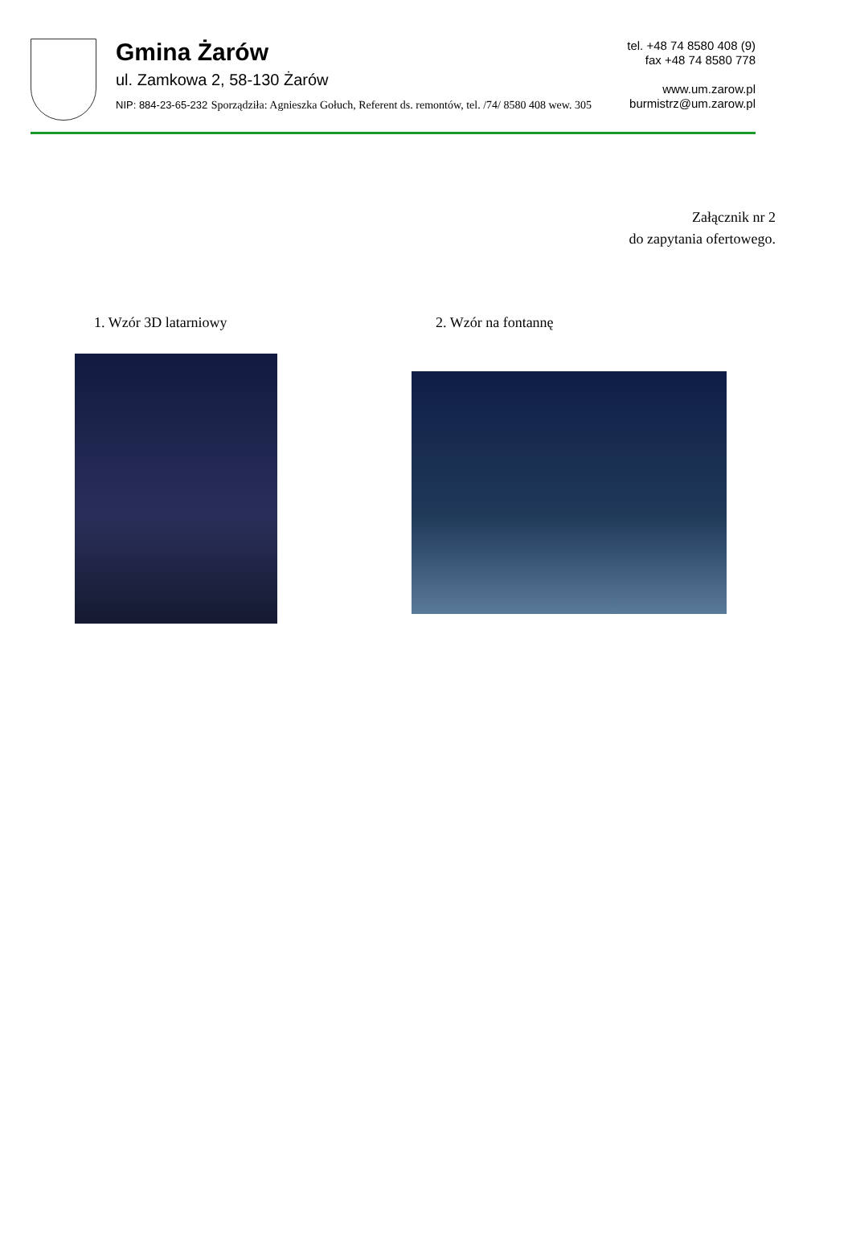Gmina Żarów
ul. Zamkowa 2, 58-130 Żarów
NIP: 884-23-65-232 Sporządziła: Agnieszka Gołuch, Referent ds. remontów, tel. /74/ 8580 408 wew. 305
tel. +48 74 8580 408 (9)
fax +48 74 8580 778
www.um.zarow.pl
burmistrz@um.zarow.pl
Załącznik nr 2
do zapytania ofertowego.
1. Wzór 3D latarniowy 2. Wzór na fontannę